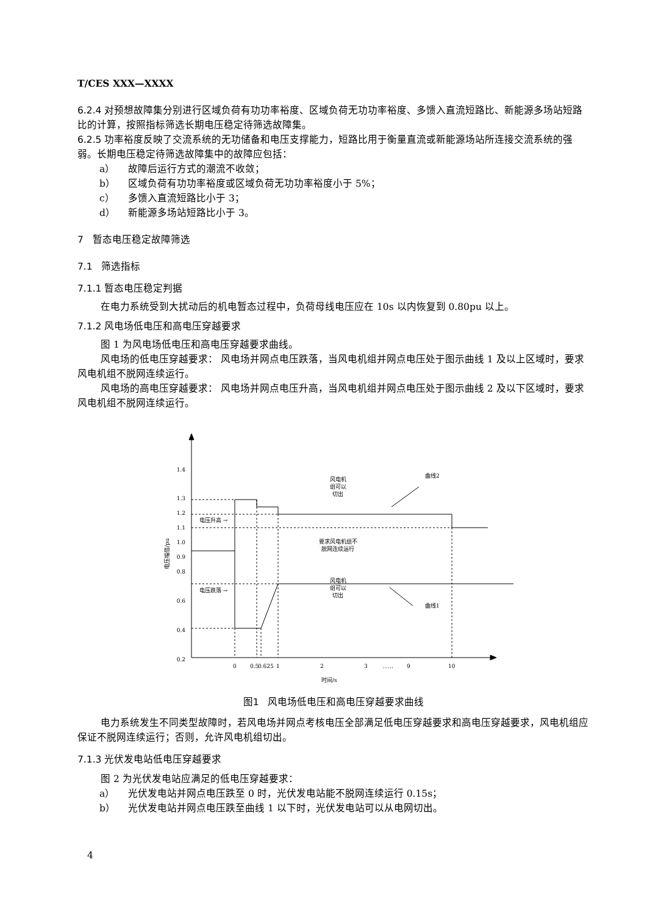T/CES XXX—XXXX
6.2.4 对预想故障集分别进行区域负荷有功功率裕度、区域负荷无功功率裕度、多馈入直流短路比、新能源多场站短路比的计算，按照指标筛选长期电压稳定待筛选故障集。
6.2.5 功率裕度反映了交流系统的无功储备和电压支撑能力，短路比用于衡量直流或新能源场站所连接交流系统的强弱。长期电压稳定待筛选故障集中的故障应包括：
a） 故障后运行方式的潮流不收敛；
b） 区域负荷有功功率裕度或区域负荷无功功率裕度小于 5%；
c） 多馈入直流短路比小于 3；
d） 新能源多场站短路比小于 3。
7 暂态电压稳定故障筛选
7.1 筛选指标
7.1.1 暂态电压稳定判据
在电力系统受到大扰动后的机电暂态过程中，负荷母线电压应在 10s 以内恢复到 0.80pu 以上。
7.1.2 风电场低电压和高电压穿越要求
图 1 为风电场低电压和高电压穿越要求曲线。
风电场的低电压穿越要求： 风电场并网点电压跌落，当风电机组并网点电压处于图示曲线 1 及以上区域时，要求风电机组不脱网连续运行。
风电场的高电压穿越要求： 风电场并网点电压升高，当风电机组并网点电压处于图示曲线 2 及以下区域时，要求风电机组不脱网连续运行。
1.4
1.3
1.2
1.1
1.0
0.9
0.8
0.6
0.4
0.2
电压升高 →
电压跌落 →
风电机
组可以
切出
要求风电机组不
脱网连续运行
风电机
组可以
切出
曲线2
曲线1
电压幅值/pu
0
0.5
0.625
1
2
3
……
9
10
时间/s
图1 风电场低电压和高电压穿越要求曲线
电力系统发生不同类型故障时，若风电场并网点考核电压全部满足低电压穿越要求和高电压穿越要求，风电机组应保证不脱网连续运行；否则，允许风电机组切出。
7.1.3 光伏发电站低电压穿越要求
图 2 为光伏发电站应满足的低电压穿越要求：
a） 光伏发电站并网点电压跌至 0 时，光伏发电站能不脱网连续运行 0.15s；
b） 光伏发电站并网点电压跌至曲线 1 以下时，光伏发电站可以从电网切出。
4